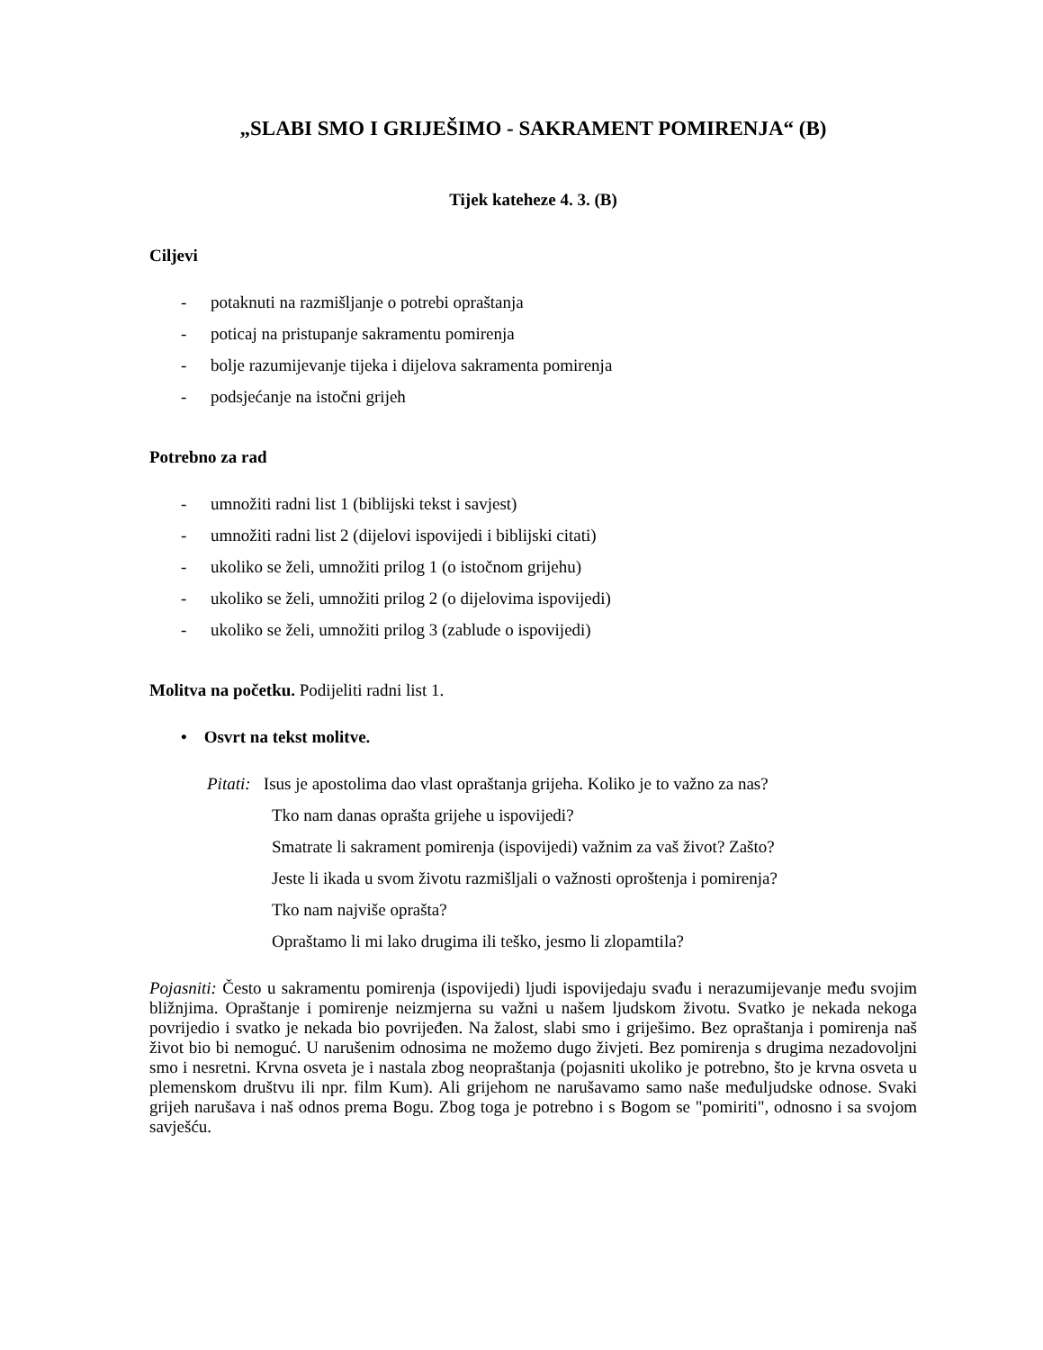„SLABI SMO I GRIJEŠIMO - SAKRAMENT POMIRENJA“ (B)
Tijek kateheze 4. 3. (B)
Ciljevi
- potaknuti na razmišljanje o potrebi opraštanja
- poticaj na pristupanje sakramentu pomirenja
- bolje razumijevanje tijeka i dijelova sakramenta pomirenja
- podsjećanje na istočni grijeh
Potrebno za rad
- umnožiti radni list 1 (biblijski tekst i savjest)
- umnožiti radni list 2 (dijelovi ispovijedi i biblijski citati)
- ukoliko se želi, umnožiti prilog 1 (o istočnom grijehu)
- ukoliko se želi, umnožiti prilog 2 (o dijelovima ispovijedi)
- ukoliko se želi, umnožiti prilog 3 (zablude o ispovijedi)
Molitva na početku. Podijeliti radni list 1.
• Osvrt na tekst molitve.
Pitati: Isus je apostolima dao vlast opraštanja grijeha. Koliko je to važno za nas?
Tko nam danas oprašta grijehe u ispovijedi?
Smatrate li sakrament pomirenja (ispovijedi) važnim za vaš život? Zašto?
Jeste li ikada u svom životu razmišljali o važnosti oproštenja i pomirenja?
Tko nam najviše oprašta?
Opraštamo li mi lako drugima ili teško, jesmo li zlopamtila?
Pojasniti: Često u sakramentu pomirenja (ispovijedi) ljudi ispovijedaju svađu i nerazumijevanje među svojim bližnjima. Opraštanje i pomirenje neizmjerna su važni u našem ljudskom životu. Svatko je nekada nekoga povrijedio i svatko je nekada bio povrijeđen. Na žalost, slabi smo i griješimo. Bez opraštanja i pomirenja naš život bio bi nemoguć. U narušenim odnosima ne možemo dugo živjeti. Bez pomirenja s drugima nezadovoljni smo i nesretni. Krvna osveta je i nastala zbog neopraštanja (pojasniti ukoliko je potrebno, što je krvna osveta u plemenskom društvu ili npr. film Kum). Ali grijehom ne narušavamo samo naše međuljudske odnose. Svaki grijeh narušava i naš odnos prema Bogu. Zbog toga je potrebno i s Bogom se "pomiriti", odnosno i sa svojom savješću.